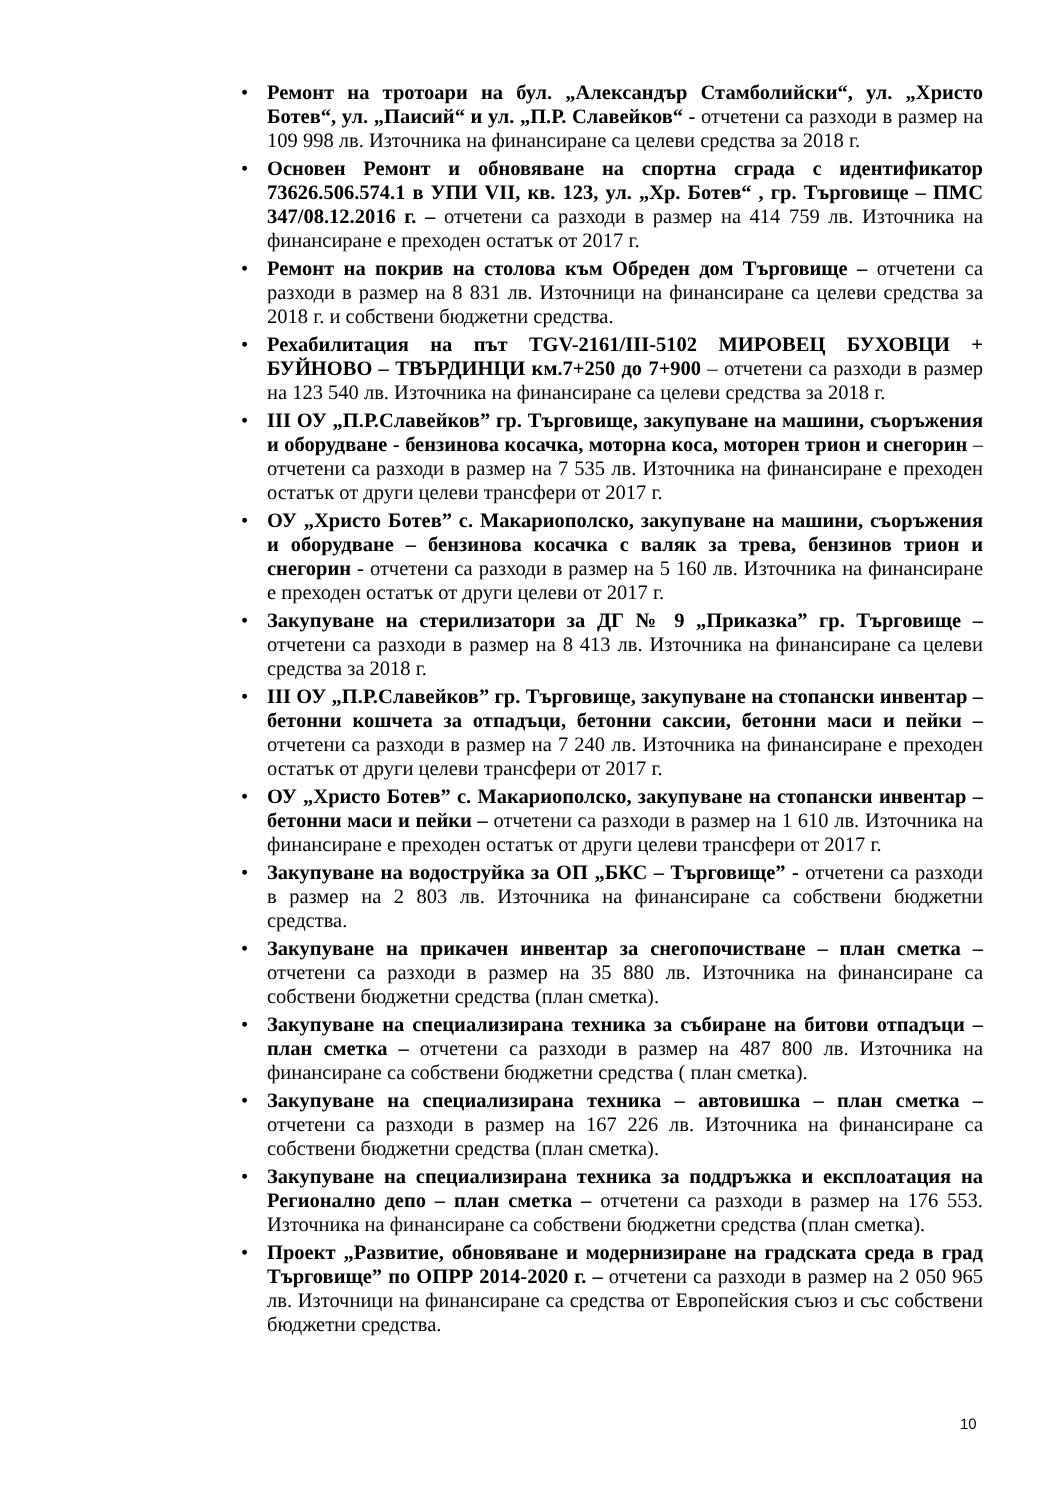• Ремонт на тротоари на бул. „Александър Стамболийски“, ул. „Христо Ботев“, ул. „Паисий“ и ул. „П.Р. Славейков“ - отчетени са разходи в размер на 109 998 лв. Източника на финансиране са целеви средства за 2018 г.
• Основен Ремонт и обновяване на спортна сграда с идентификатор 73626.506.574.1 в УПИ VII, кв. 123, ул. „Хр. Ботев“ , гр. Търговище – ПМС 347/08.12.2016 г. – отчетени са разходи в размер на 414 759 лв. Източника на финансиране е преходен остатък от 2017 г.
• Ремонт на покрив на столова към Обреден дом Търговище – отчетени са разходи в размер на 8 831 лв. Източници на финансиране са целеви средства за 2018 г. и собствени бюджетни средства.
• Рехабилитация на път TGV-2161/III-5102 МИРОВЕЦ БУХОВЦИ + БУЙНОВО – ТВЪРДИНЦИ км.7+250 до 7+900 – отчетени са разходи в размер на 123 540 лв. Източника на финансиране са целеви средства за 2018 г.
• III ОУ „П.Р.Славейков” гр. Търговище, закупуване на машини, съоръжения и оборудване - бензинова косачка, моторна коса, моторен трион и снегорин – отчетени са разходи в размер на 7 535 лв. Източника на финансиране е преходен остатък от други целеви трансфери от 2017 г.
• ОУ „Христо Ботев” с. Макариополско, закупуване на машини, съоръжения и оборудване – бензинова косачка с валяк за трева, бензинов трион и снегорин - отчетени са разходи в размер на 5 160 лв. Източника на финансиране е преходен остатък от други целеви от 2017 г.
• Закупуване на стерилизатори за ДГ № 9 „Приказка” гр. Търговище – отчетени са разходи в размер на 8 413 лв. Източника на финансиране са целеви средства за 2018 г.
• III ОУ „П.Р.Славейков” гр. Търговище, закупуване на стопански инвентар – бетонни кошчета за отпадъци, бетонни саксии, бетонни маси и пейки – отчетени са разходи в размер на 7 240 лв. Източника на финансиране е преходен остатък от други целеви трансфери от 2017 г.
• ОУ „Христо Ботев” с. Макариополско, закупуване на стопански инвентар – бетонни маси и пейки – отчетени са разходи в размер на 1 610 лв. Източника на финансиране е преходен остатък от други целеви трансфери от 2017 г.
• Закупуване на водоструйка за ОП „БКС – Търговище” - отчетени са разходи в размер на 2 803 лв. Източника на финансиране са собствени бюджетни средства.
• Закупуване на прикачен инвентар за снегопочистване – план сметка – отчетени са разходи в размер на 35 880 лв. Източника на финансиране са собствени бюджетни средства (план сметка).
• Закупуване на специализирана техника за събиране на битови отпадъци – план сметка – отчетени са разходи в размер на 487 800 лв. Източника на финансиране са собствени бюджетни средства ( план сметка).
• Закупуване на специализирана техника – автовишка – план сметка – отчетени са разходи в размер на 167 226 лв. Източника на финансиране са собствени бюджетни средства (план сметка).
• Закупуване на специализирана техника за поддръжка и експлоатация на Регионално депо – план сметка – отчетени са разходи в размер на 176 553. Източника на финансиране са собствени бюджетни средства (план сметка).
• Проект „Развитие, обновяване и модернизиране на градската среда в град Търговище” по ОПРР 2014-2020 г. – отчетени са разходи в размер на 2 050 965 лв. Източници на финансиране са средства от Европейския съюз и със собствени бюджетни средства.
10